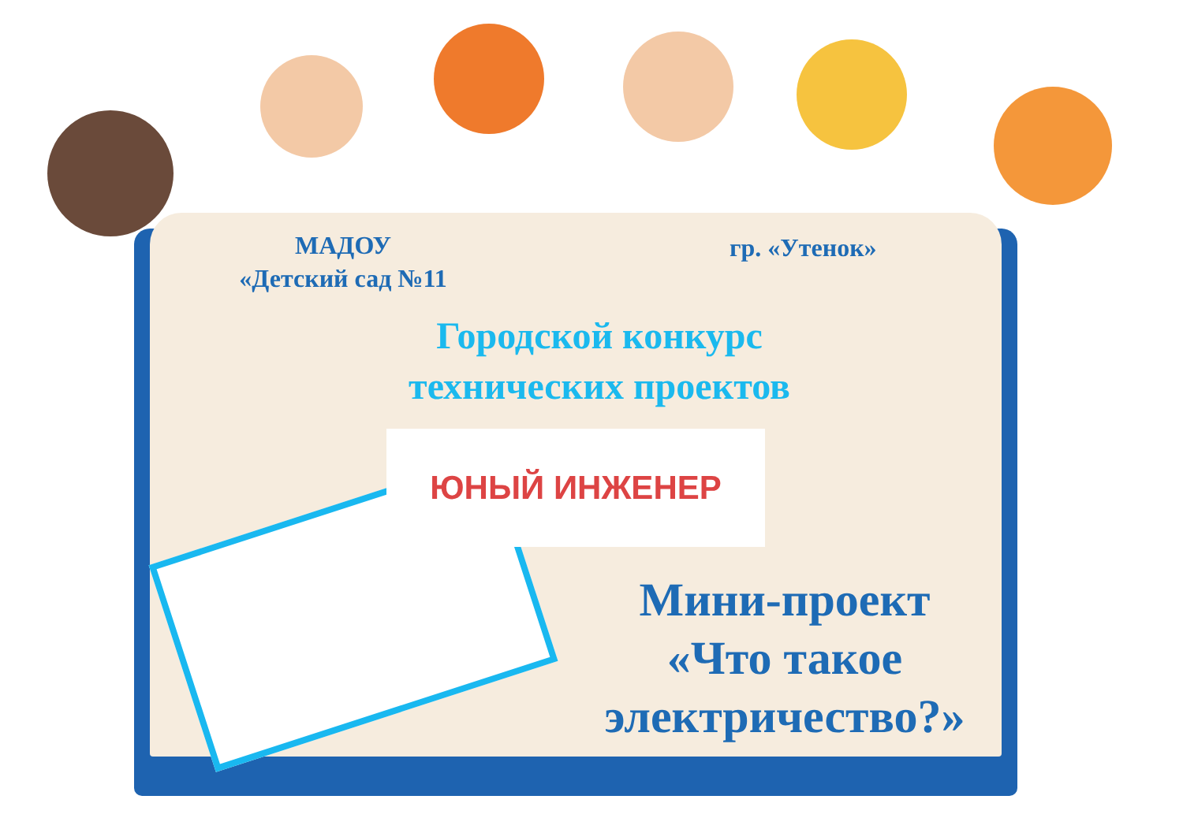МАДОУ
«Детский сад №11
гр. «Утенок»
Городской конкурс технических проектов
ЮНЫЙ ИНЖЕНЕР
Мини-проект
«Что такое электричество?»